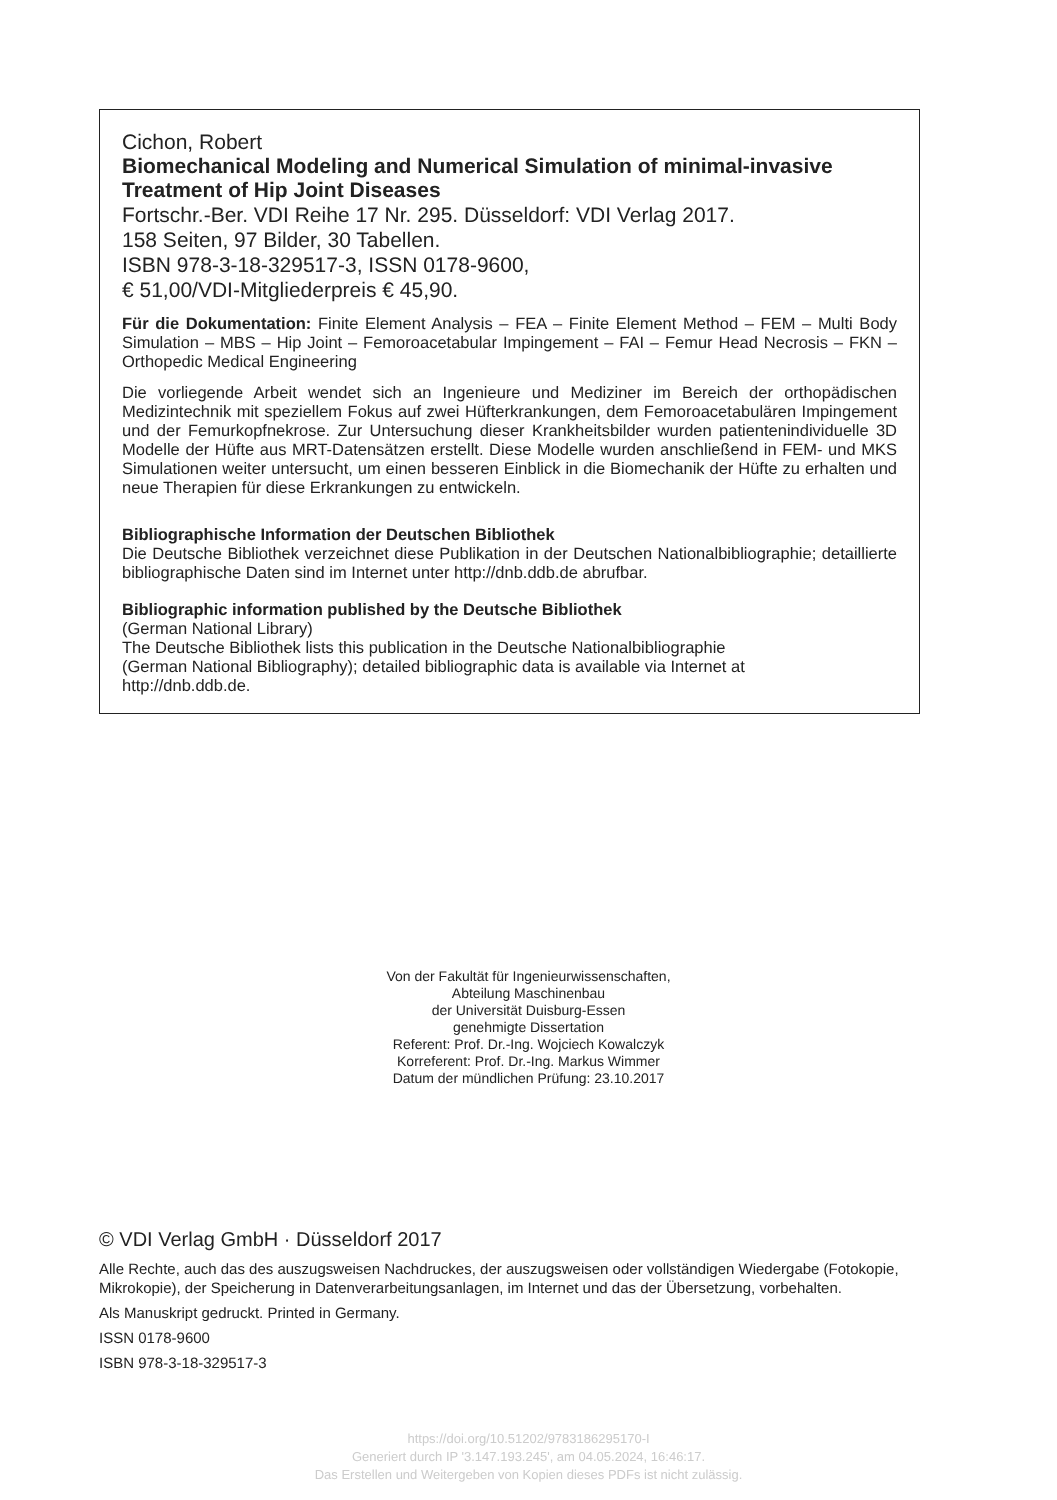Cichon, Robert
Biomechanical Modeling and Numerical Simulation of minimal-invasive Treatment of Hip Joint Diseases
Fortschr.-Ber. VDI Reihe 17 Nr. 295. Düsseldorf: VDI Verlag 2017.
158 Seiten, 97 Bilder, 30 Tabellen.
ISBN 978-3-18-329517-3, ISSN 0178-9600,
€ 51,00/VDI-Mitgliederpreis € 45,90.
Für die Dokumentation: Finite Element Analysis – FEA – Finite Element Method – FEM – Multi Body Simulation – MBS – Hip Joint – Femoroacetabular Impingement – FAI – Femur Head Necrosis – FKN – Orthopedic Medical Engineering
Die vorliegende Arbeit wendet sich an Ingenieure und Mediziner im Bereich der orthopädischen Medizintechnik mit speziellem Fokus auf zwei Hüfterkrankungen, dem Femoroacetabulären Impingement und der Femurkopfnekrose. Zur Untersuchung dieser Krankheitsbilder wurden patientenindividuelle 3D Modelle der Hüfte aus MRT-Datensätzen erstellt. Diese Modelle wurden anschließend in FEM- und MKS Simulationen weiter untersucht, um einen besseren Einblick in die Biomechanik der Hüfte zu erhalten und neue Therapien für diese Erkrankungen zu entwickeln.
Bibliographische Information der Deutschen Bibliothek
Die Deutsche Bibliothek verzeichnet diese Publikation in der Deutschen Nationalbibliographie; detaillierte bibliographische Daten sind im Internet unter http://dnb.ddb.de abrufbar.
Bibliographic information published by the Deutsche Bibliothek
(German National Library)
The Deutsche Bibliothek lists this publication in the Deutsche Nationalbibliographie
(German National Bibliography); detailed bibliographic data is available via Internet at
http://dnb.ddb.de.
Von der Fakultät für Ingenieurwissenschaften,
Abteilung Maschinenbau
der Universität Duisburg-Essen
genehmigte Dissertation
Referent: Prof. Dr.-Ing. Wojciech Kowalczyk
Korreferent: Prof. Dr.-Ing. Markus Wimmer
Datum der mündlichen Prüfung: 23.10.2017
© VDI Verlag GmbH · Düsseldorf 2017
Alle Rechte, auch das des auszugsweisen Nachdruckes, der auszugsweisen oder vollständigen Wiedergabe (Fotokopie, Mikrokopie), der Speicherung in Datenverarbeitungsanlagen, im Internet und das der Übersetzung, vorbehalten.
Als Manuskript gedruckt. Printed in Germany.
ISSN 0178-9600
ISBN 978-3-18-329517-3
https://doi.org/10.51202/9783186295170-I
Generiert durch IP '3.147.193.245', am 04.05.2024, 16:46:17.
Das Erstellen und Weitergeben von Kopien dieses PDFs ist nicht zulässig.